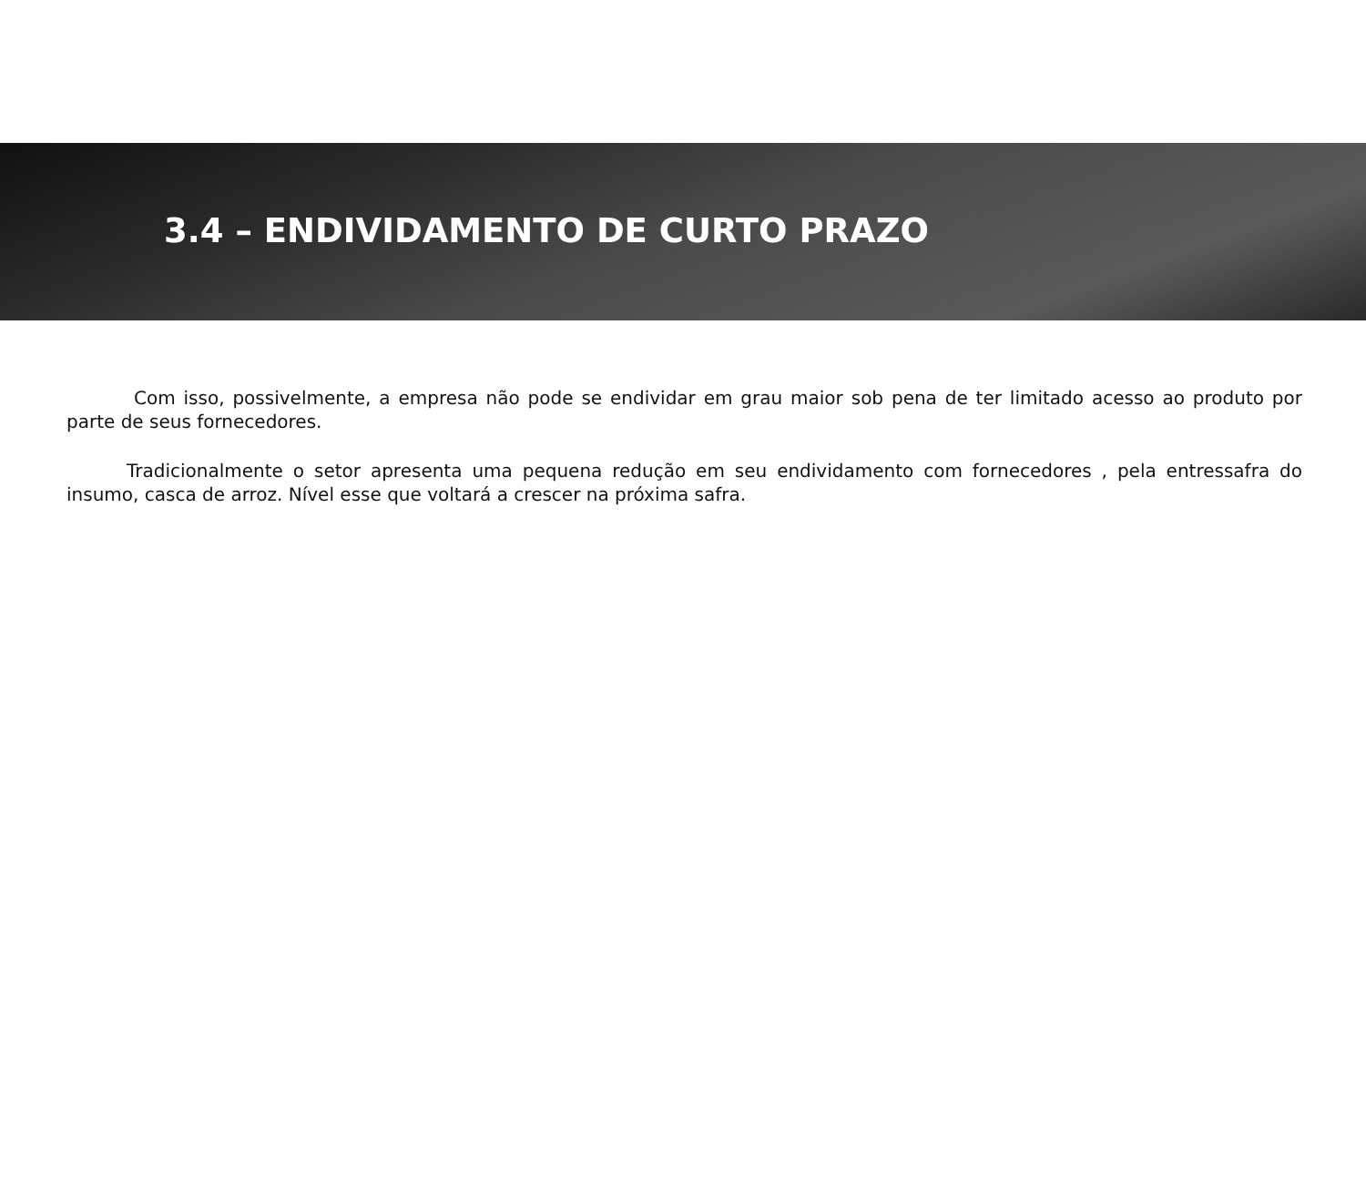3.4 – ENDIVIDAMENTO DE CURTO PRAZO
Com isso, possivelmente, a empresa não pode se endividar em grau maior sob pena de ter limitado acesso ao produto por parte de seus fornecedores.
Tradicionalmente o setor apresenta uma pequena redução em seu endividamento com fornecedores , pela entressafra do insumo, casca de arroz. Nível esse que voltará a crescer na próxima safra.